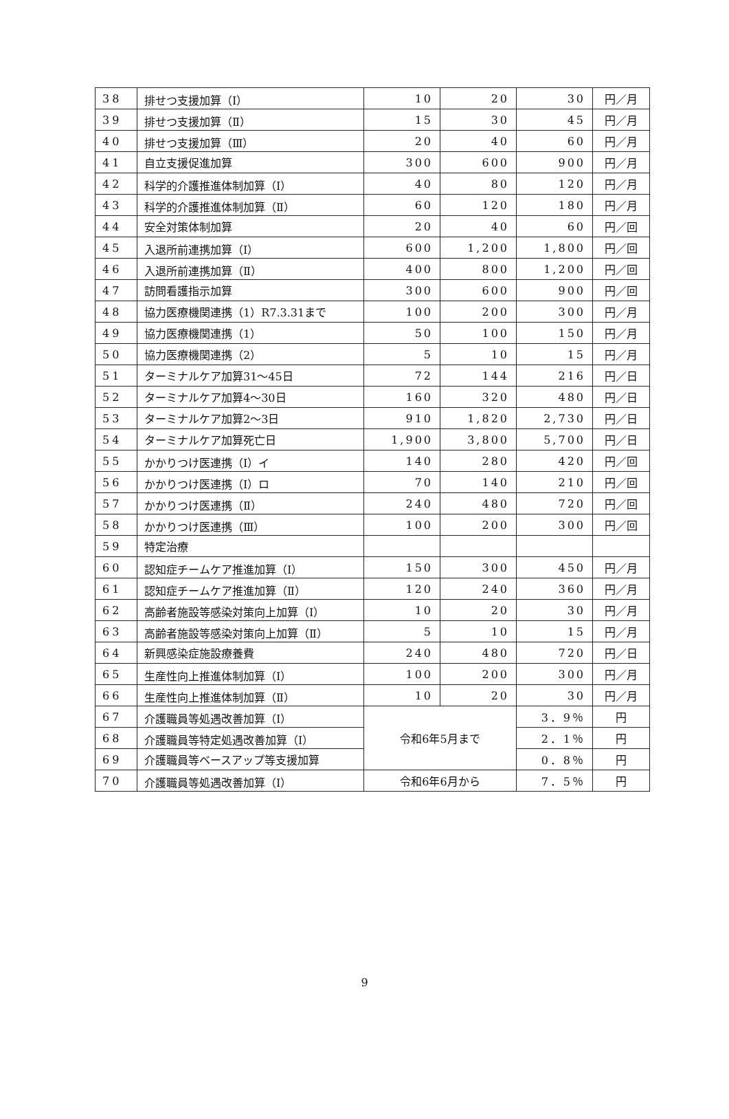| 38 | 排せつ支援加算（Ⅰ） | 10 | 20 | 30 | 円／月 |
| 39 | 排せつ支援加算（Ⅱ） | 15 | 30 | 45 | 円／月 |
| 40 | 排せつ支援加算（Ⅲ） | 20 | 40 | 60 | 円／月 |
| 41 | 自立支援促進加算 | 300 | 600 | 900 | 円／月 |
| 42 | 科学的介護推進体制加算（Ⅰ） | 40 | 80 | 120 | 円／月 |
| 43 | 科学的介護推進体制加算（Ⅱ） | 60 | 120 | 180 | 円／月 |
| 44 | 安全対策体制加算 | 20 | 40 | 60 | 円／回 |
| 45 | 入退所前連携加算（Ⅰ） | 600 | 1,200 | 1,800 | 円／回 |
| 46 | 入退所前連携加算（Ⅱ） | 400 | 800 | 1,200 | 円／回 |
| 47 | 訪問看護指示加算 | 300 | 600 | 900 | 円／回 |
| 48 | 協力医療機関連携（1）R7.3.31まで | 100 | 200 | 300 | 円／月 |
| 49 | 協力医療機関連携（1） | 50 | 100 | 150 | 円／月 |
| 50 | 協力医療機関連携（2） | 5 | 10 | 15 | 円／月 |
| 51 | ターミナルケア加算31～45日 | 72 | 144 | 216 | 円／日 |
| 52 | ターミナルケア加算4～30日 | 160 | 320 | 480 | 円／日 |
| 53 | ターミナルケア加算2～3日 | 910 | 1,820 | 2,730 | 円／日 |
| 54 | ターミナルケア加算死亡日 | 1,900 | 3,800 | 5,700 | 円／日 |
| 55 | かかりつけ医連携（Ⅰ）イ | 140 | 280 | 420 | 円／回 |
| 56 | かかりつけ医連携（Ⅰ）ロ | 70 | 140 | 210 | 円／回 |
| 57 | かかりつけ医連携（Ⅱ） | 240 | 480 | 720 | 円／回 |
| 58 | かかりつけ医連携（Ⅲ） | 100 | 200 | 300 | 円／回 |
| 59 | 特定治療 | | | | |
| 60 | 認知症チームケア推進加算（Ⅰ） | 150 | 300 | 450 | 円／月 |
| 61 | 認知症チームケア推進加算（Ⅱ） | 120 | 240 | 360 | 円／月 |
| 62 | 高齢者施設等感染対策向上加算（Ⅰ） | 10 | 20 | 30 | 円／月 |
| 63 | 高齢者施設等感染対策向上加算（Ⅱ） | 5 | 10 | 15 | 円／月 |
| 64 | 新興感染症施設療養費 | 240 | 480 | 720 | 円／日 |
| 65 | 生産性向上推進体制加算（Ⅰ） | 100 | 200 | 300 | 円／月 |
| 66 | 生産性向上推進体制加算（Ⅱ） | 10 | 20 | 30 | 円／月 |
| 67 | 介護職員等処遇改善加算（Ⅰ） | 令和6年5月まで | | 3．9％ | 円 |
| 68 | 介護職員等特定処遇改善加算（Ⅰ） | | | 2．1％ | 円 |
| 69 | 介護職員等ベースアップ等支援加算 | | | 0．8％ | 円 |
| 70 | 介護職員等処遇改善加算（Ⅰ） | 令和6年6月から | | 7．5％ | 円 |
9